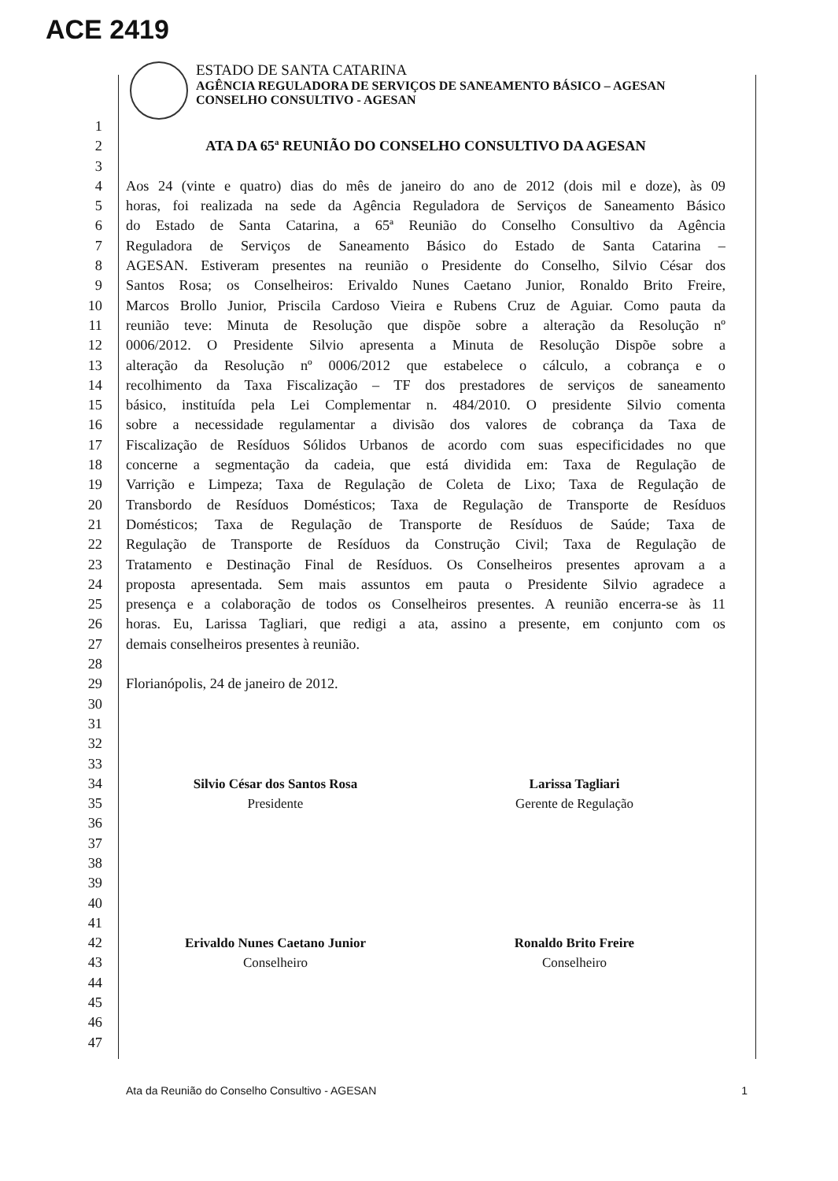ACE 2419
ESTADO DE SANTA CATARINA
AGÊNCIA REGULADORA DE SERVIÇOS DE SANEAMENTO BÁSICO – AGESAN
CONSELHO CONSULTIVO - AGESAN
1
2 ATA DA 65ª REUNIÃO DO CONSELHO CONSULTIVO DA AGESAN
3
4 Aos 24 (vinte e quatro) dias do mês de janeiro do ano de 2012 (dois mil e doze), às 09
5 horas, foi realizada na sede da Agência Reguladora de Serviços de Saneamento Básico
6 do Estado de Santa Catarina, a 65ª Reunião do Conselho Consultivo da Agência
7 Reguladora de Serviços de Saneamento Básico do Estado de Santa Catarina –
8 AGESAN. Estiveram presentes na reunião o Presidente do Conselho, Silvio César dos
9 Santos Rosa; os Conselheiros: Erivaldo Nunes Caetano Junior, Ronaldo Brito Freire,
10 Marcos Brollo Junior, Priscila Cardoso Vieira e Rubens Cruz de Aguiar. Como pauta da
11 reunião teve: Minuta de Resolução que dispõe sobre a alteração da Resolução nº
12 0006/2012. O Presidente Silvio apresenta a Minuta de Resolução Dispõe sobre a
13 alteração da Resolução nº 0006/2012 que estabelece o cálculo, a cobrança e o
14 recolhimento da Taxa Fiscalização – TF dos prestadores de serviços de saneamento
15 básico, instituída pela Lei Complementar n. 484/2010. O presidente Silvio comenta
16 sobre a necessidade regulamentar a divisão dos valores de cobrança da Taxa de
17 Fiscalização de Resíduos Sólidos Urbanos de acordo com suas especificidades no que
18 concerne a segmentação da cadeia, que está dividida em: Taxa de Regulação de
19 Varrição e Limpeza; Taxa de Regulação de Coleta de Lixo; Taxa de Regulação de
20 Transbordo de Resíduos Domésticos; Taxa de Regulação de Transporte de Resíduos
21 Domésticos; Taxa de Regulação de Transporte de Resíduos de Saúde; Taxa de
22 Regulação de Transporte de Resíduos da Construção Civil; Taxa de Regulação de
23 Tratamento e Destinação Final de Resíduos. Os Conselheiros presentes aprovam a a
24 proposta apresentada. Sem mais assuntos em pauta o Presidente Silvio agradece a
25 presença e a colaboração de todos os Conselheiros presentes. A reunião encerra-se às 11
26 horas. Eu, Larissa Tagliari, que redigi a ata, assino a presente, em conjunto com os
27 demais conselheiros presentes à reunião.
28
29 Florianópolis, 24 de janeiro de 2012.
30
31
32
33
34 Silvio César dos Santos Rosa Larissa Tagliari
35 Presidente Gerente de Regulação
36
37
38
39
40
41
42 Erivaldo Nunes Caetano Junior Ronaldo Brito Freire
43 Conselheiro Conselheiro
44
45
46
47
Ata da Reunião do Conselho Consultivo - AGESAN 1